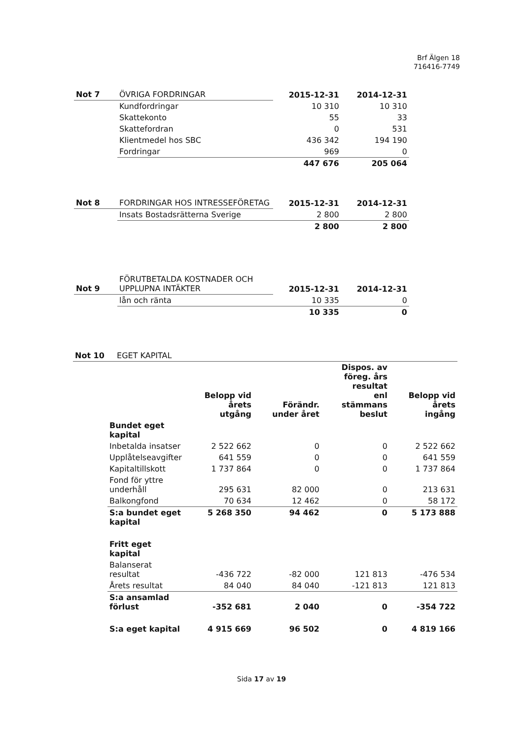Brf Älgen 18
716416-7749
| Not 7 | ÖVRIGA FORDRINGAR | 2015-12-31 | 2014-12-31 |
| | Kundfordringar | 10 310 | 10 310 |
| | Skattekonto | 55 | 33 |
| | Skattefordran | 0 | 531 |
| | Klientmedel hos SBC | 436 342 | 194 190 |
| | Fordringar | 969 | 0 |
| | | 447 676 | 205 064 |
| Not 8 | FORDRINGAR HOS INTRESSEFÖRETAG | 2015-12-31 | 2014-12-31 |
| | Insats Bostadsrätterna Sverige | 2 800 | 2 800 |
| | | 2 800 | 2 800 |
| Not 9 | FÖRUTBETALDA KOSTNADER OCH UPPLUPNA INTÄKTER | 2015-12-31 | 2014-12-31 |
| | lån och ränta | 10 335 | 0 |
| | | 10 335 | 0 |
Not 10 EGET KAPITAL
| | Belopp vid årets utgång | Förändr. under året | Dispos. av föreg. års resultat enl stämmans beslut | Belopp vid årets ingång |
| Bundet eget kapital | | | | |
| Inbetalda insatser | 2 522 662 | 0 | 0 | 2 522 662 |
| Upplåtelseavgifter | 641 559 | 0 | 0 | 641 559 |
| Kapitaltillskott | 1 737 864 | 0 | 0 | 1 737 864 |
| Fond för yttre underhåll | 295 631 | 82 000 | 0 | 213 631 |
| Balkongfond | 70 634 | 12 462 | 0 | 58 172 |
| S:a bundet eget kapital | 5 268 350 | 94 462 | 0 | 5 173 888 |
| Fritt eget kapital | | | | |
| Balanserat resultat | -436 722 | -82 000 | 121 813 | -476 534 |
| Årets resultat | 84 040 | 84 040 | -121 813 | 121 813 |
| S:a ansamlad förlust | -352 681 | 2 040 | 0 | -354 722 |
| S:a eget kapital | 4 915 669 | 96 502 | 0 | 4 819 166 |
Sida 17 av 19